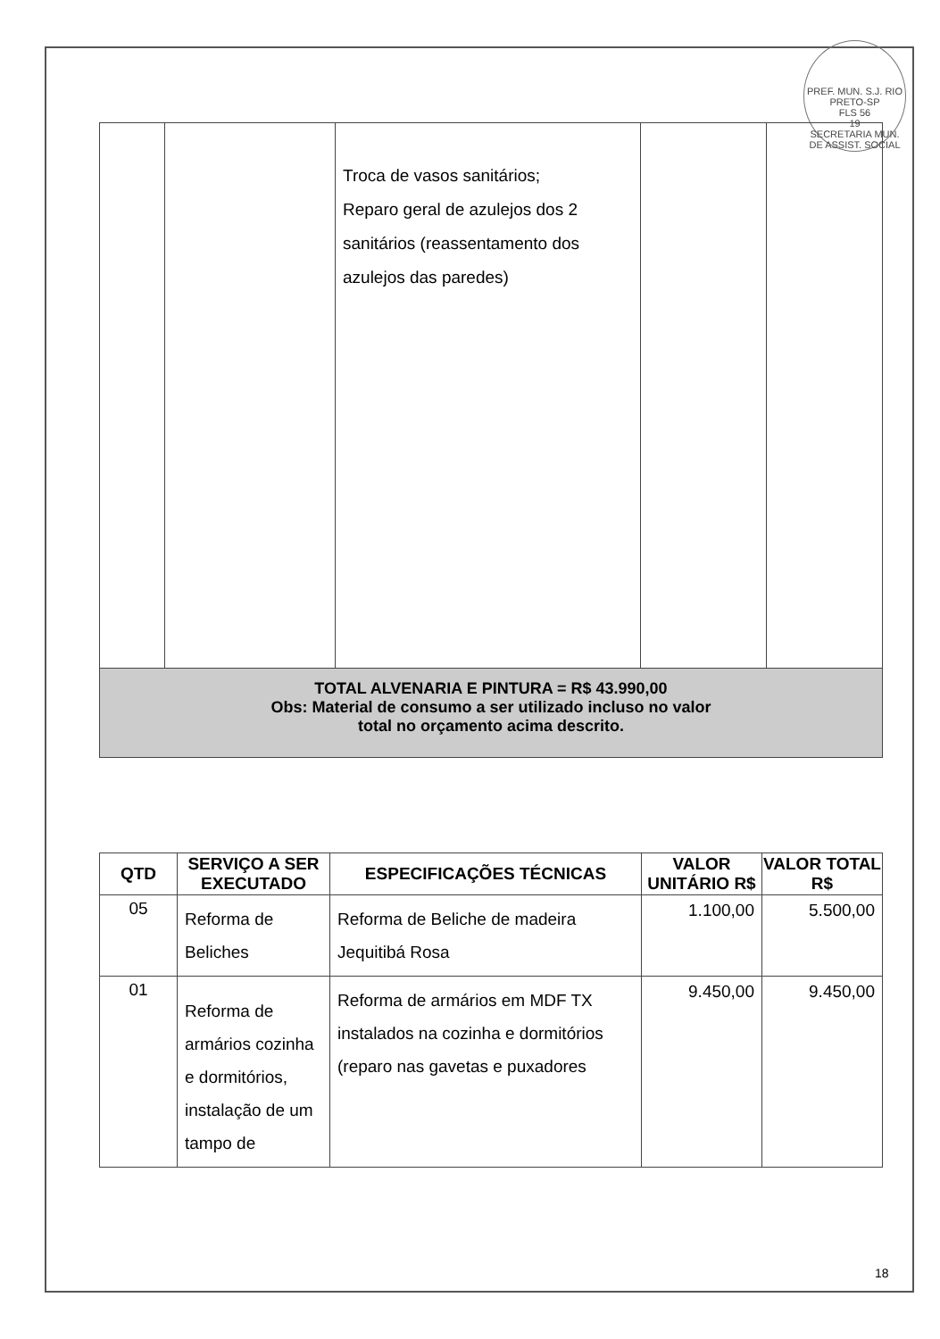PREF. MUN. S.J. RIO PRETO-SP
FLS 56
19
SECRETARIA MUN. DE ASSIST. SOCIAL
| | | Troca de vasos sanitários; Reparo geral de azulejos dos 2 sanitários (reassentamento dos azulejos das paredes) | | |
| TOTAL ALVENARIA E PINTURA = R$ 43.990,00 Obs: Material de consumo a ser utilizado incluso no valor total no orçamento acima descrito. | | | | |
| QTD | SERVIÇO A SER EXECUTADO | ESPECIFICAÇÕES TÉCNICAS | VALOR UNITÁRIO R$ | VALOR TOTAL R$ |
| --- | --- | --- | --- | --- |
| 05 | Reforma de Beliches | Reforma de Beliche de madeira Jequitibá Rosa | 1.100,00 | 5.500,00 |
| 01 | Reforma de armários cozinha e dormitórios, instalação de um tampo de | Reforma de armários em MDF TX instalados na cozinha e dormitórios (reparo nas gavetas e puxadores | 9.450,00 | 9.450,00 |
18